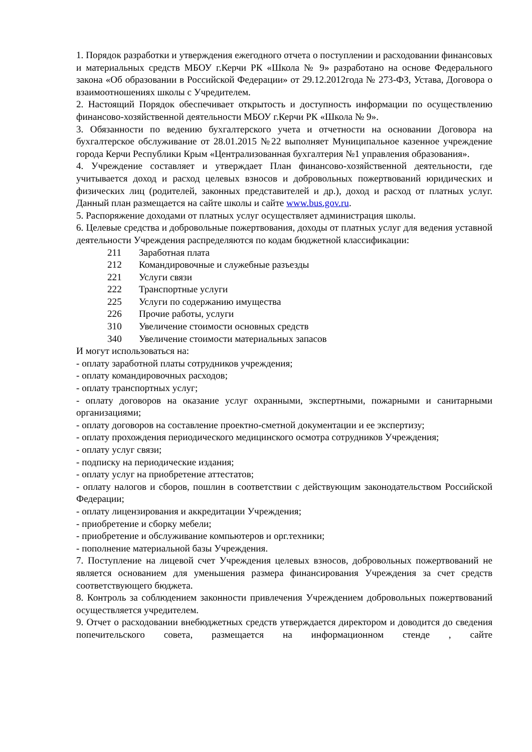1. Порядок разработки и утверждения ежегодного отчета о поступлении и расходовании финансовых и материальных средств МБОУ г.Керчи РК «Школа № 9» разработано на основе Федерального закона «Об образовании в Российской Федерации» от 29.12.2012года № 273-ФЗ, Устава, Договора о взаимоотношениях школы с Учредителем.
2. Настоящий Порядок обеспечивает открытость и доступность информации по осуществлению финансово-хозяйственной деятельности МБОУ г.Керчи РК «Школа № 9».
3. Обязанности по ведению бухгалтерского учета и отчетности на основании Договора на бухгалтерское обслуживание от 28.01.2015 №22 выполняет Муниципальное казенное учреждение города Керчи Республики Крым «Централизованная бухгалтерия №1 управления образования».
4. Учреждение составляет и утверждает План финансово-хозяйственной деятельности, где учитывается доход и расход целевых взносов и добровольных пожертвований юридических и физических лиц (родителей, законных представителей и др.), доход и расход от платных услуг. Данный план размещается на сайте школы и сайте www.bus.gov.ru.
5. Распоряжение доходами от платных услуг осуществляет администрация школы.
6. Целевые средства и добровольные пожертвования, доходы от платных услуг для ведения уставной деятельности Учреждения распределяются по кодам бюджетной классификации:
211 Заработная плата
212 Командировочные и служебные разъезды
221 Услуги связи
222 Транспортные услуги
225 Услуги по содержанию имущества
226 Прочие работы, услуги
310 Увеличение стоимости основных средств
340 Увеличение стоимости материальных запасов
И могут использоваться на:
- оплату заработной платы сотрудников учреждения;
- оплату командировочных расходов;
- оплату транспортных услуг;
- оплату договоров на оказание услуг охранными, экспертными, пожарными и санитарными организациями;
- оплату договоров на составление проектно-сметной документации и ее экспертизу;
- оплату прохождения периодического медицинского осмотра сотрудников Учреждения;
- оплату услуг связи;
- подписку на периодические издания;
- оплату услуг на приобретение аттестатов;
- оплату налогов и сборов, пошлин в соответствии с действующим законодательством Российской Федерации;
- оплату лицензирования и аккредитации Учреждения;
- приобретение и сборку мебели;
- приобретение и обслуживание компьютеров и орг.техники;
- пополнение материальной базы Учреждения.
7. Поступление на лицевой счет Учреждения целевых взносов, добровольных пожертвований не является основанием для уменьшения размера финансирования Учреждения за счет средств соответствующего бюджета.
8. Контроль за соблюдением законности привлечения Учреждением добровольных пожертвований осуществляется учредителем.
9. Отчет о расходовании внебюджетных средств утверждается директором и доводится до сведения попечительского совета, размещается на информационном стенде , сайте